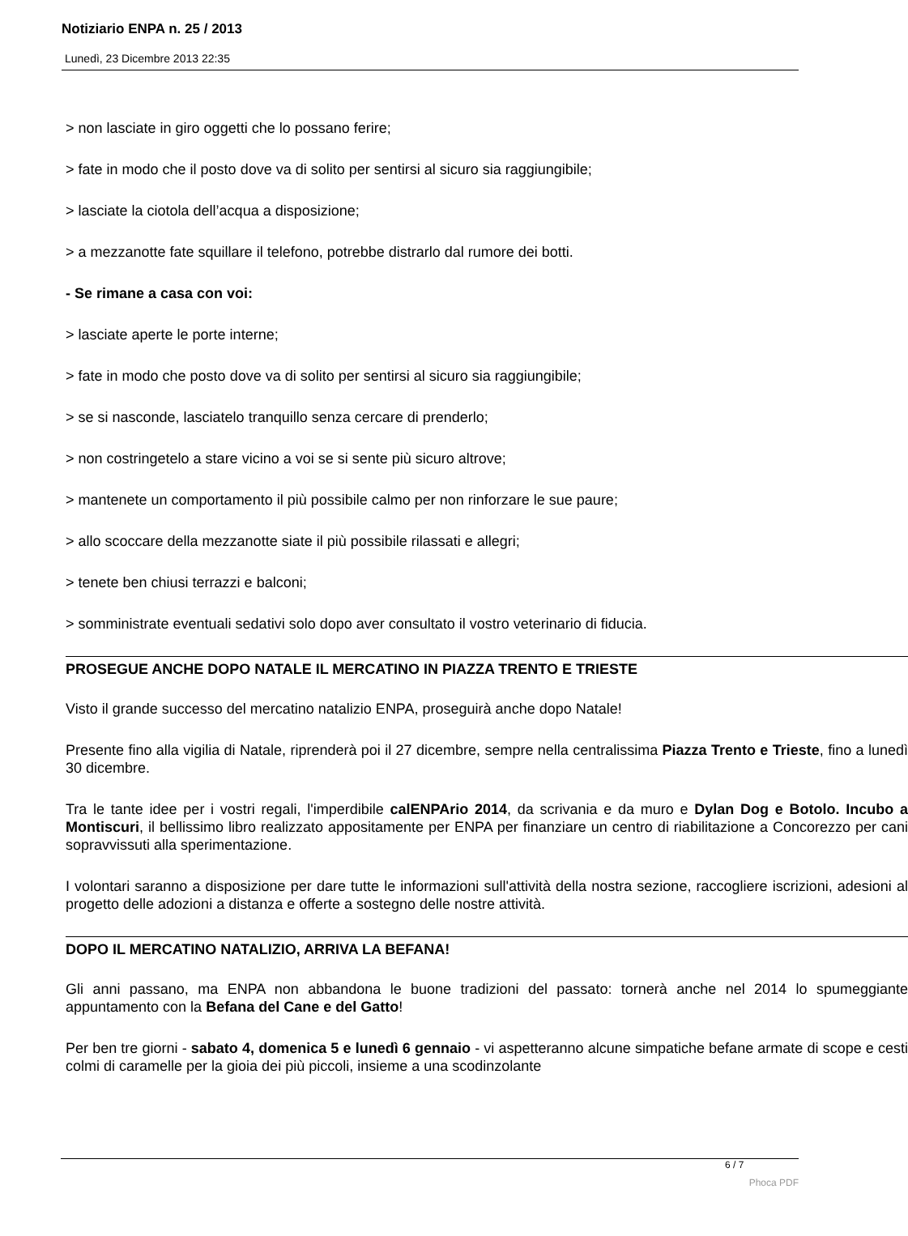Notiziario ENPA n. 25 / 2013
Lunedì, 23 Dicembre 2013 22:35
> non lasciate in giro oggetti che lo possano ferire;
> fate in modo che il posto dove va di solito per sentirsi al sicuro sia raggiungibile;
> lasciate la ciotola dell’acqua a disposizione;
> a mezzanotte fate squillare il telefono, potrebbe distrarlo dal rumore dei botti.
- Se rimane a casa con voi:
> lasciate aperte le porte interne;
> fate in modo che posto dove va di solito per sentirsi al sicuro sia raggiungibile;
> se si nasconde, lasciatelo tranquillo senza cercare di prenderlo;
> non costringetelo a stare vicino a voi se si sente più sicuro altrove;
> mantenete un comportamento il più possibile calmo per non rinforzare le sue paure;
> allo scoccare della mezzanotte siate il più possibile rilassati e allegri;
> tenete ben chiusi terrazzi e balconi;
> somministrate eventuali sedativi solo dopo aver consultato il vostro veterinario di fiducia.
PROSEGUE ANCHE DOPO NATALE IL MERCATINO IN PIAZZA TRENTO E TRIESTE
Visto il grande successo del mercatino natalizio ENPA, proseguirà anche dopo Natale!
Presente fino alla vigilia di Natale, riprenderà poi il 27 dicembre, sempre nella centralissima Piazza Trento e Trieste, fino a lunedì 30 dicembre.
Tra le tante idee per i vostri regali, l'imperdibile calENPArio 2014, da scrivania e da muro e Dylan Dog e Botolo. Incubo a Montiscuri, il bellissimo libro realizzato appositamente per ENPA per finanziare un centro di riabilitazione a Concorezzo per cani sopravvissuti alla sperimentazione.
I volontari saranno a disposizione per dare tutte le informazioni sull'attività della nostra sezione, raccogliere iscrizioni, adesioni al progetto delle adozioni a distanza e offerte a sostegno delle nostre attività.
DOPO IL MERCATINO NATALIZIO, ARRIVA LA BEFANA!
Gli anni passano, ma ENPA non abbandona le buone tradizioni del passato: tornerà anche nel 2014 lo spumeggiante appuntamento con la Befana del Cane e del Gatto!
Per ben tre giorni - sabato 4, domenica 5 e lunedì 6 gennaio - vi aspetteranno alcune simpatiche befane armate di scope e cesti colmi di caramelle per la gioia dei più piccoli, insieme a una scodinzolante
6 / 7
Phoca PDF